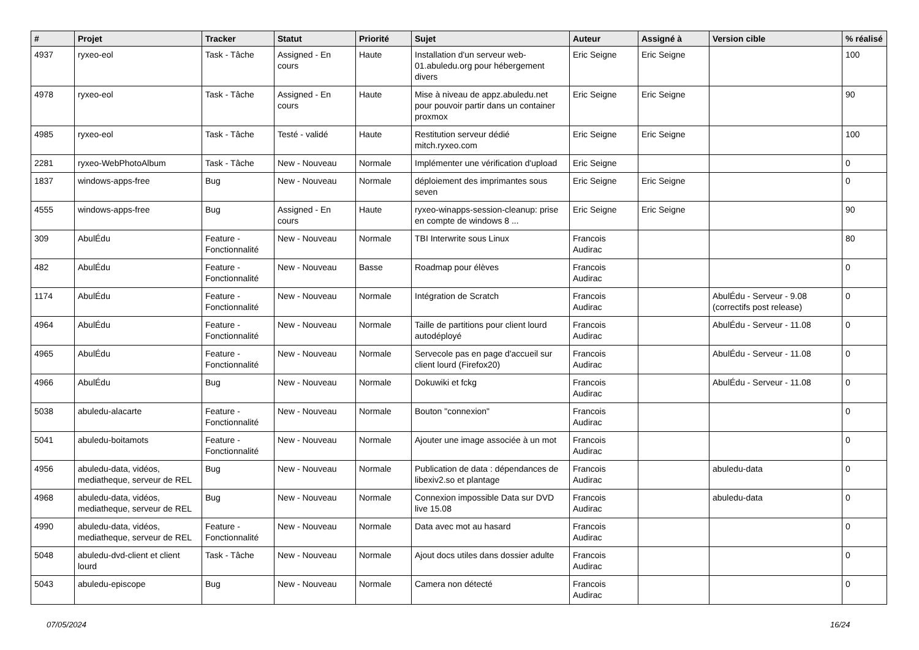| # | Projet | Tracker | Statut | Priorité | Sujet | Auteur | Assigné à | Version cible | % réalisé |
| --- | --- | --- | --- | --- | --- | --- | --- | --- | --- |
| 4937 | ryxeo-eol | Task - Tâche | Assigned - En cours | Haute | Installation d'un serveur web-01.abuledu.org pour hébergement divers | Eric Seigne | Eric Seigne | | 100 |
| 4978 | ryxeo-eol | Task - Tâche | Assigned - En cours | Haute | Mise à niveau de appz.abuledu.net pour pouvoir partir dans un container proxmox | Eric Seigne | Eric Seigne | | 90 |
| 4985 | ryxeo-eol | Task - Tâche | Testé - validé | Haute | Restitution serveur dédié mitch.ryxeo.com | Eric Seigne | Eric Seigne | | 100 |
| 2281 | ryxeo-WebPhotoAlbum | Task - Tâche | New - Nouveau | Normale | Implémenter une vérification d'upload | Eric Seigne | | | 0 |
| 1837 | windows-apps-free | Bug | New - Nouveau | Normale | déploiement des imprimantes sous seven | Eric Seigne | Eric Seigne | | 0 |
| 4555 | windows-apps-free | Bug | Assigned - En cours | Haute | ryxeo-winapps-session-cleanup: prise en compte de windows 8 ... | Eric Seigne | Eric Seigne | | 90 |
| 309 | AbulÉdu | Feature - Fonctionnalité | New - Nouveau | Normale | TBI Interwrite sous Linux | Francois Audirac | | | 80 |
| 482 | AbulÉdu | Feature - Fonctionnalité | New - Nouveau | Basse | Roadmap pour élèves | Francois Audirac | | | 0 |
| 1174 | AbulÉdu | Feature - Fonctionnalité | New - Nouveau | Normale | Intégration de Scratch | Francois Audirac | | AbulÉdu - Serveur - 9.08 (correctifs post release) | 0 |
| 4964 | AbulÉdu | Feature - Fonctionnalité | New - Nouveau | Normale | Taille de partitions pour client lourd autodéployé | Francois Audirac | | AbulÉdu - Serveur - 11.08 | 0 |
| 4965 | AbulÉdu | Feature - Fonctionnalité | New - Nouveau | Normale | Servecole pas en page d'accueil sur client lourd (Firefox20) | Francois Audirac | | AbulÉdu - Serveur - 11.08 | 0 |
| 4966 | AbulÉdu | Bug | New - Nouveau | Normale | Dokuwiki et fckg | Francois Audirac | | AbulÉdu - Serveur - 11.08 | 0 |
| 5038 | abuledu-alacarte | Feature - Fonctionnalité | New - Nouveau | Normale | Bouton "connexion" | Francois Audirac | | | 0 |
| 5041 | abuledu-boitamots | Feature - Fonctionnalité | New - Nouveau | Normale | Ajouter une image associée à un mot | Francois Audirac | | | 0 |
| 4956 | abuledu-data, vidéos, mediatheque, serveur de REL | Bug | New - Nouveau | Normale | Publication de data : dépendances de libexiv2.so et plantage | Francois Audirac | | abuledu-data | 0 |
| 4968 | abuledu-data, vidéos, mediatheque, serveur de REL | Bug | New - Nouveau | Normale | Connexion impossible Data sur DVD live 15.08 | Francois Audirac | | abuledu-data | 0 |
| 4990 | abuledu-data, vidéos, mediatheque, serveur de REL | Feature - Fonctionnalité | New - Nouveau | Normale | Data avec mot au hasard | Francois Audirac | | | 0 |
| 5048 | abuledu-dvd-client et client lourd | Task - Tâche | New - Nouveau | Normale | Ajout docs utiles dans dossier adulte | Francois Audirac | | | 0 |
| 5043 | abuledu-episcope | Bug | New - Nouveau | Normale | Camera non détecté | Francois Audirac | | | 0 |
07/05/2024 16/24